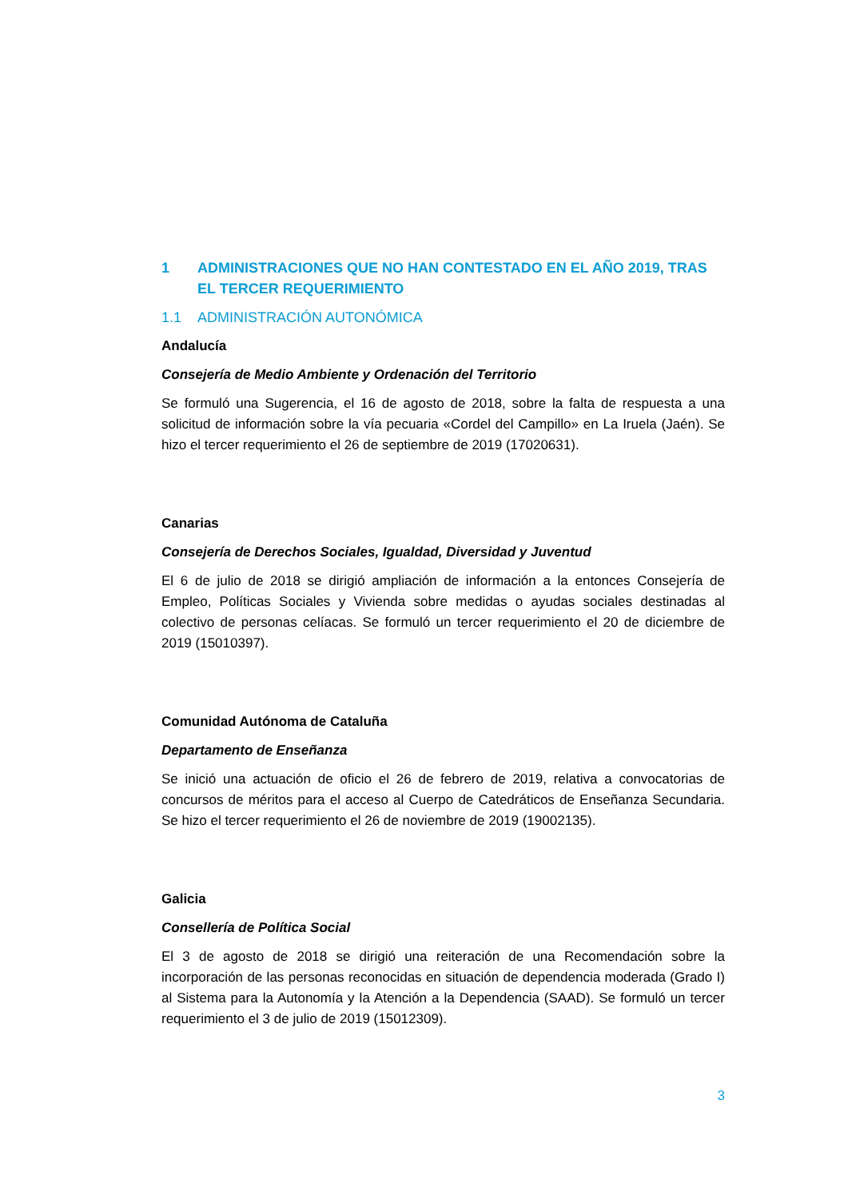1 ADMINISTRACIONES QUE NO HAN CONTESTADO EN EL AÑO 2019, TRAS EL TERCER REQUERIMIENTO
1.1 ADMINISTRACIÓN AUTONÓMICA
Andalucía
Consejería de Medio Ambiente y Ordenación del Territorio
Se formuló una Sugerencia, el 16 de agosto de 2018, sobre la falta de respuesta a una solicitud de información sobre la vía pecuaria «Cordel del Campillo» en La Iruela (Jaén). Se hizo el tercer requerimiento el 26 de septiembre de 2019 (17020631).
Canarias
Consejería de Derechos Sociales, Igualdad, Diversidad y Juventud
El 6 de julio de 2018 se dirigió ampliación de información a la entonces Consejería de Empleo, Políticas Sociales y Vivienda sobre medidas o ayudas sociales destinadas al colectivo de personas celíacas. Se formuló un tercer requerimiento el 20 de diciembre de 2019 (15010397).
Comunidad Autónoma de Cataluña
Departamento de Enseñanza
Se inició una actuación de oficio el 26 de febrero de 2019, relativa a convocatorias de concursos de méritos para el acceso al Cuerpo de Catedráticos de Enseñanza Secundaria. Se hizo el tercer requerimiento el 26 de noviembre de 2019 (19002135).
Galicia
Consellería de Política Social
El 3 de agosto de 2018 se dirigió una reiteración de una Recomendación sobre la incorporación de las personas reconocidas en situación de dependencia moderada (Grado I) al Sistema para la Autonomía y la Atención a la Dependencia (SAAD). Se formuló un tercer requerimiento el 3 de julio de 2019 (15012309).
3